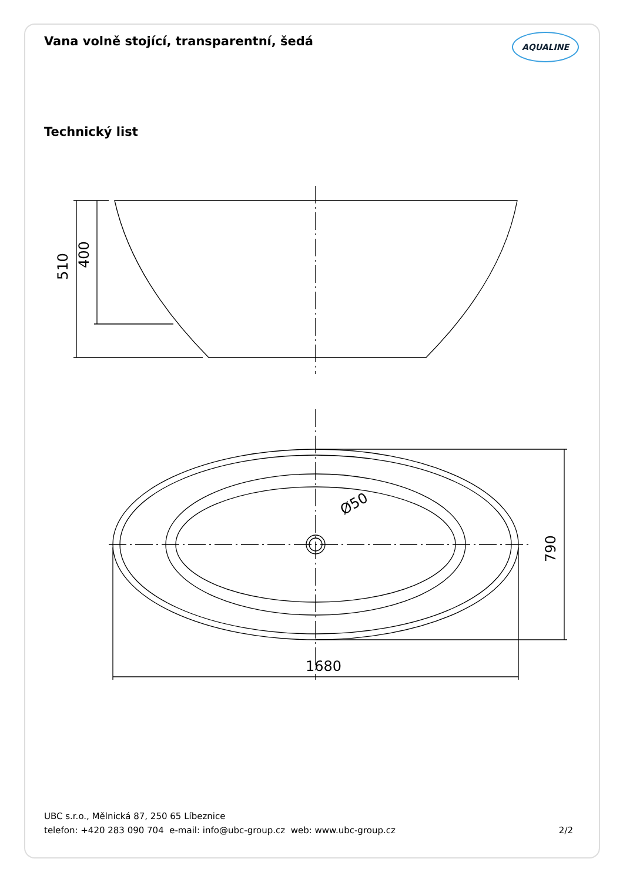Vana volně stojící, transparentní, šedá
AQUALINE
Technický list
510
400
790
1680
Ø50
UBC s.r.o., Mělnická 87, 250 65 Líbeznice
telefon: +420 283 090 704 e-mail: info@ubc-group.cz web: www.ubc-group.cz
2/2